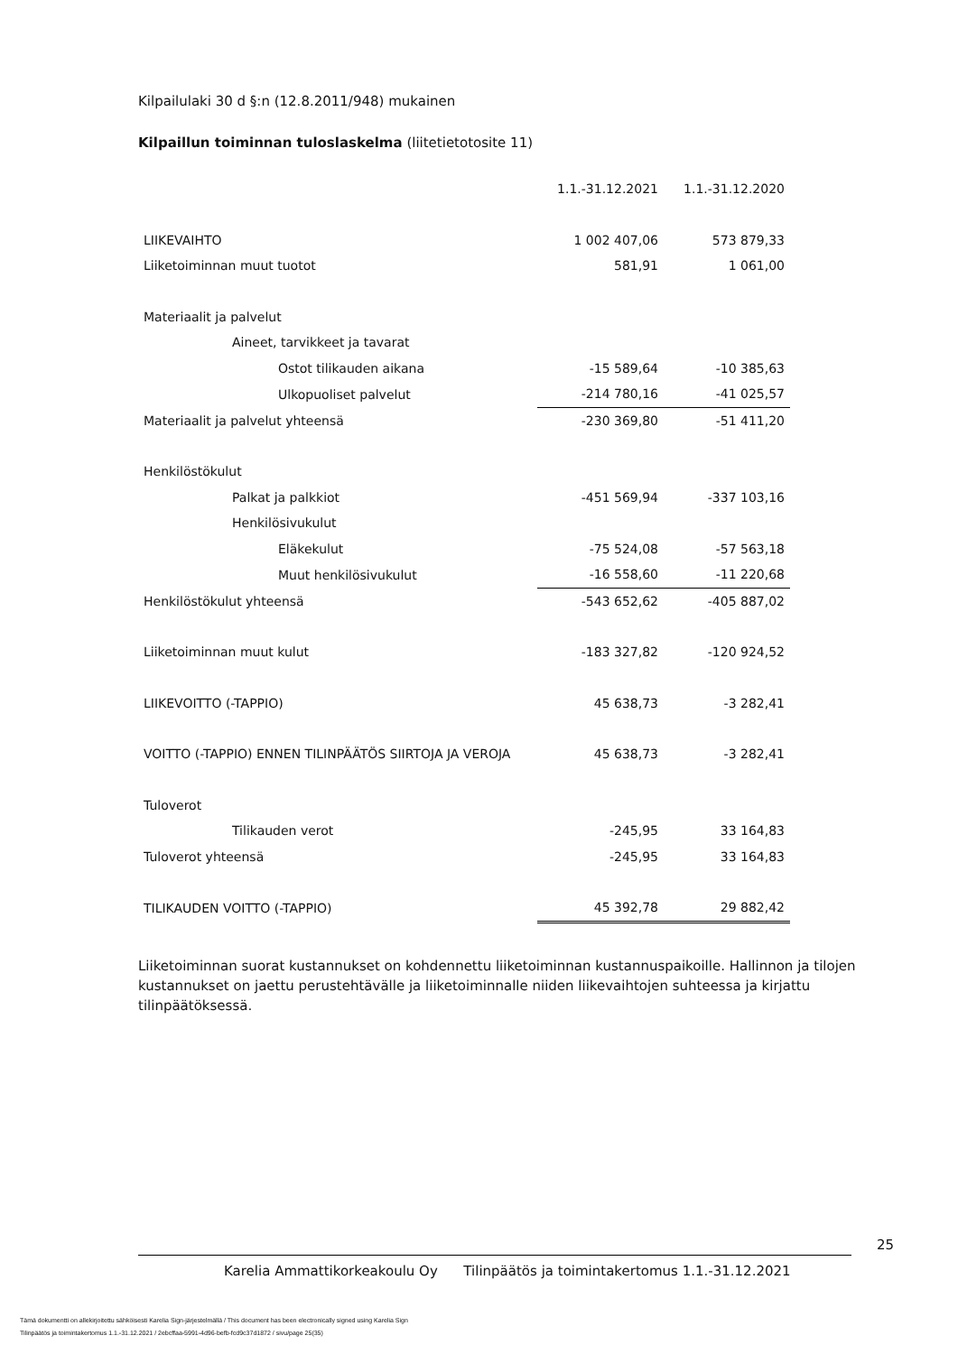Kilpailulaki 30 d §:n (12.8.2011/948) mukainen
Kilpaillun toiminnan tuloslaskelma (liitetietotosite 11)
| | 1.1.-31.12.2021 | 1.1.-31.12.2020 |
| LIIKEVAIHTO | 1 002 407,06 | 573 879,33 |
| Liiketoiminnan muut tuotot | 581,91 | 1 061,00 |
| Materiaalit ja palvelut | | |
| Aineet, tarvikkeet ja tavarat | | |
| Ostot tilikauden aikana | -15 589,64 | -10 385,63 |
| Ulkopuoliset palvelut | -214 780,16 | -41 025,57 |
| Materiaalit ja palvelut yhteensä | -230 369,80 | -51 411,20 |
| Henkilöstökulut | | |
| Palkat ja palkkiot | -451 569,94 | -337 103,16 |
| Henkilösivukulut | | |
| Eläkekulut | -75 524,08 | -57 563,18 |
| Muut henkilösivukulut | -16 558,60 | -11 220,68 |
| Henkilöstökulut yhteensä | -543 652,62 | -405 887,02 |
| Liiketoiminnan muut kulut | -183 327,82 | -120 924,52 |
| LIIKEVOITTO (-TAPPIO) | 45 638,73 | -3 282,41 |
| VOITTO (-TAPPIO) ENNEN TILINPÄÄTÖS SIIRTOJA JA VEROJA | 45 638,73 | -3 282,41 |
| Tuloverot | | |
| Tilikauden verot | -245,95 | 33 164,83 |
| Tuloverot yhteensä | -245,95 | 33 164,83 |
| TILIKAUDEN VOITTO (-TAPPIO) | 45 392,78 | 29 882,42 |
Liiketoiminnan suorat kustannukset on kohdennettu liiketoiminnan kustannuspaikoille. Hallinnon ja tilojen kustannukset on jaettu perustehtävälle ja liiketoiminnalle niiden liikevaihtojen suhteessa ja kirjattu tilinpäätöksessä.
25
Karelia Ammattikorkeakoulu Oy Tilinpäätös ja toimintakertomus 1.1.-31.12.2021
Tämä dokumentti on allekirjoitettu sähköisesti Karelia Sign-järjestelmällä / This document has been electronically signed using Karelia Sign
Tilinpäätös ja toimintakertomus 1.1.-31.12.2021 / 2ebcffaa-5991-4d96-befb-fcd9c37d1872 / sivu/page 25(35)